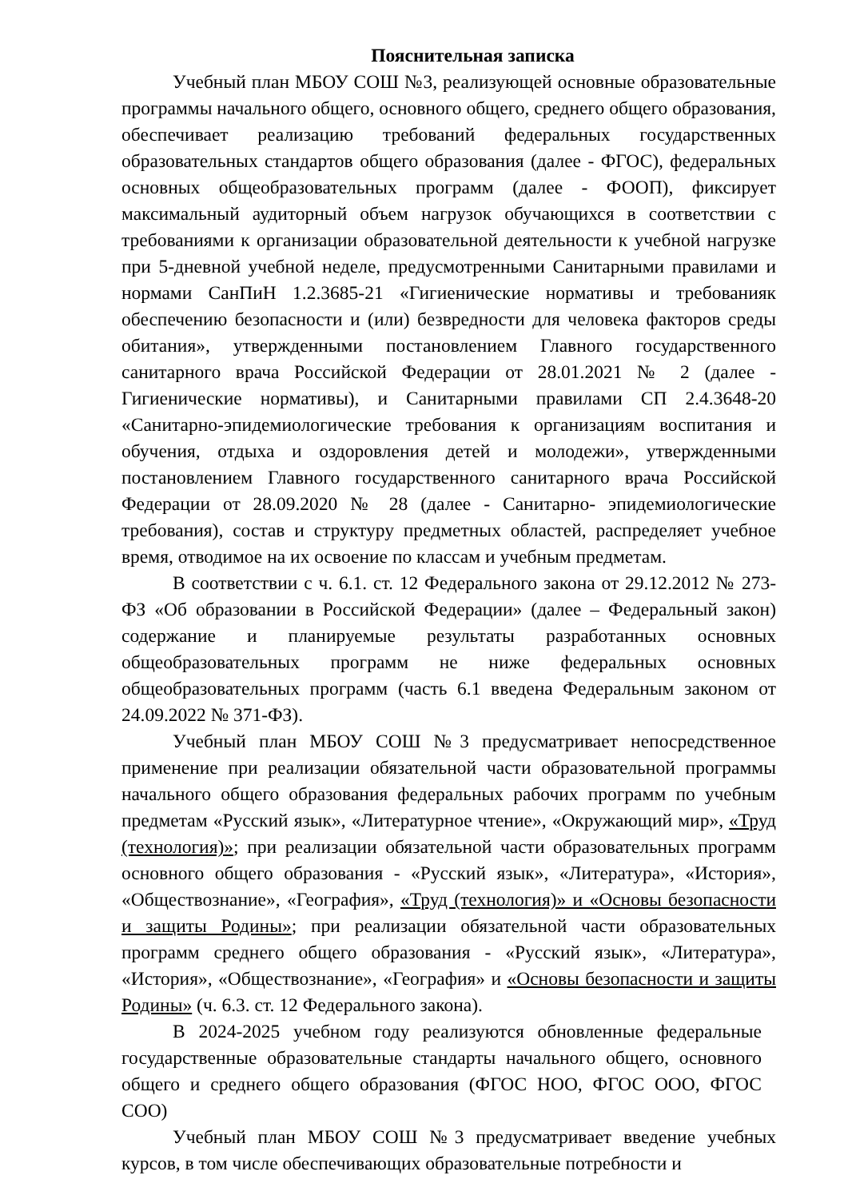Пояснительная записка
Учебный план МБОУ СОШ №3, реализующей основные образовательные программы начального общего, основного общего, среднего общего образования, обеспечивает реализацию требований федеральных государственных образовательных стандартов общего образования (далее - ФГОС), федеральных основных общеобразовательных программ (далее - ФООП), фиксирует максимальный аудиторный объем нагрузок обучающихся в соответствии с требованиями к организации образовательной деятельности к учебной нагрузке при 5-дневной учебной неделе, предусмотренными Санитарными правилами и нормами СанПиН 1.2.3685-21 «Гигиенические нормативы и требованияк обеспечению безопасности и (или) безвредности для человека факторов среды обитания», утвержденными постановлением Главного государственного санитарного врача Российской Федерации от 28.01.2021 № 2 (далее - Гигиенические нормативы), и Санитарными правилами СП 2.4.3648-20 «Санитарно-эпидемиологические требования к организациям воспитания и обучения, отдыха и оздоровления детей и молодежи», утвержденными постановлением Главного государственного санитарного врача Российской Федерации от 28.09.2020 № 28 (далее - Санитарно- эпидемиологические требования), состав и структуру предметных областей, распределяет учебное время, отводимое на их освоение по классам и учебным предметам.
В соответствии с ч. 6.1. ст. 12 Федерального закона от 29.12.2012 № 273-ФЗ «Об образовании в Российской Федерации» (далее – Федеральный закон) содержание и планируемые результаты разработанных основных общеобразовательных программ не ниже федеральных основных общеобразовательных программ (часть 6.1 введена Федеральным законом от 24.09.2022 № 371-ФЗ).
Учебный план МБОУ СОШ №3 предусматривает непосредственное применение при реализации обязательной части образовательной программы начального общего образования федеральных рабочих программ по учебным предметам «Русский язык», «Литературное чтение», «Окружающий мир», «Труд (технология)»; при реализации обязательной части образовательных программ основного общего образования - «Русский язык», «Литература», «История», «Обществознание», «География», «Труд (технология)» и «Основы безопасности и защиты Родины»; при реализации обязательной части образовательных программ среднего общего образования - «Русский язык», «Литература», «История», «Обществознание», «География» и «Основы безопасности и защиты Родины» (ч. 6.3. ст. 12 Федерального закона).
В 2024-2025 учебном году реализуются обновленные федеральные государственные образовательные стандарты начального общего, основного общего и среднего общего образования (ФГОС НОО, ФГОС ООО, ФГОС СОО)
Учебный план МБОУ СОШ №3 предусматривает введение учебных курсов, в том числе обеспечивающих образовательные потребности и